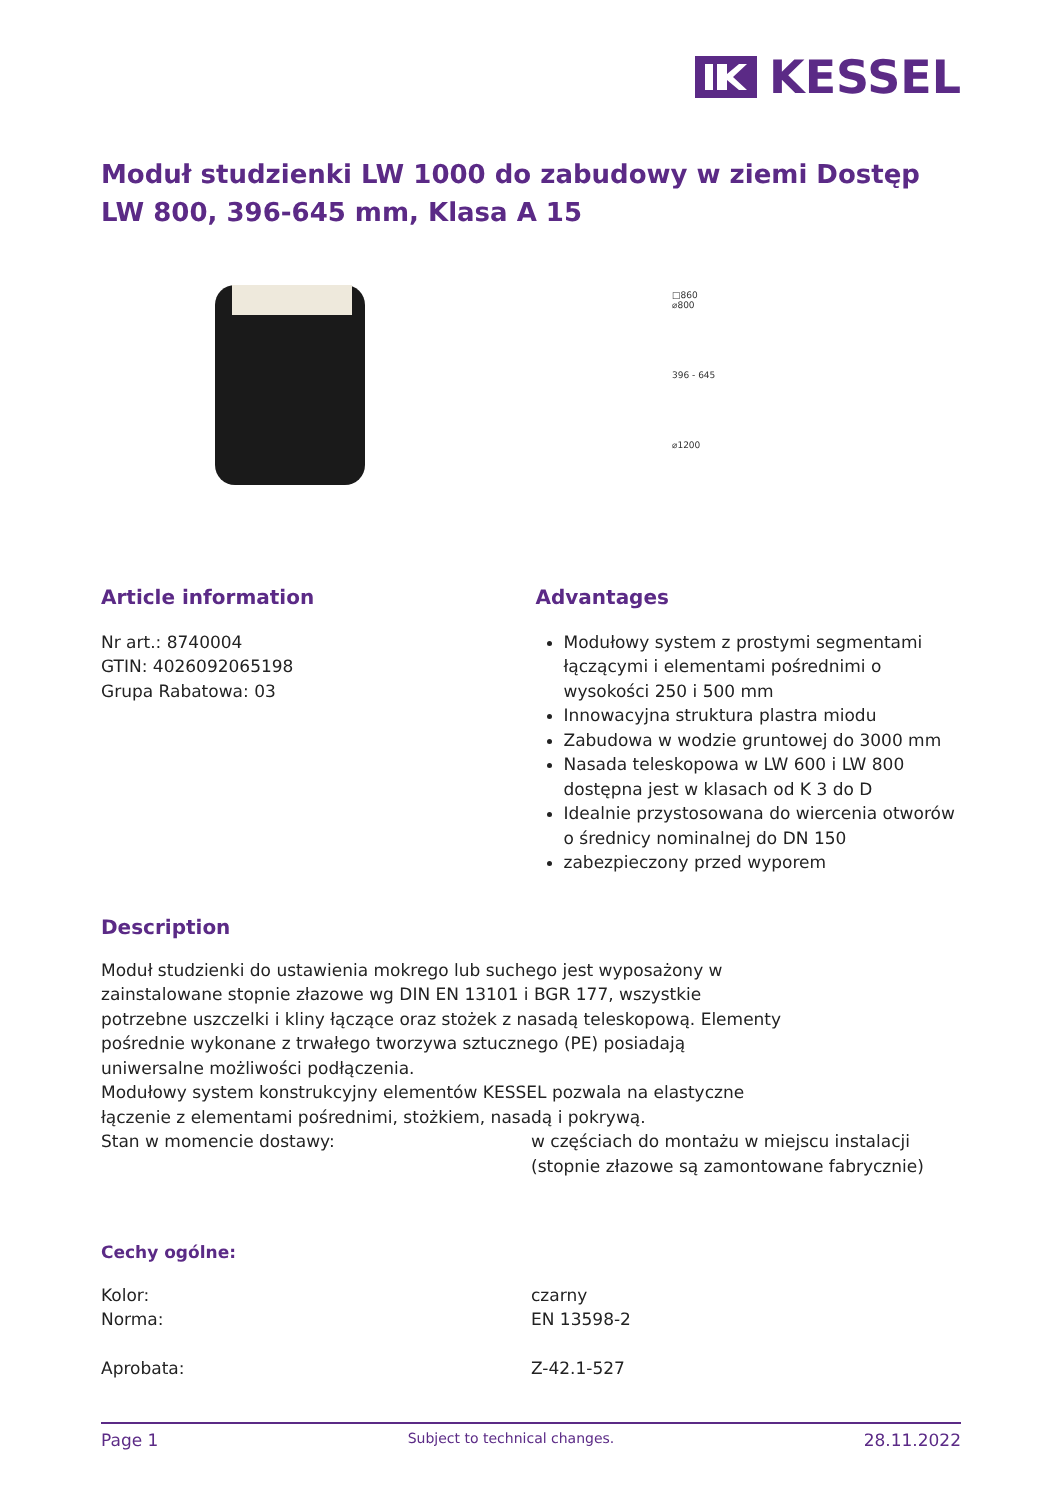KESSEL
Moduł studzienki LW 1000 do zabudowy w ziemi Dostęp LW 800, 396-645 mm, Klasa A 15
□860
⌀800
396 - 645
⌀1200
Article information
Nr art.: 8740004
GTIN: 4026092065198
Grupa Rabatowa: 03
Advantages
Modułowy system z prostymi segmentami łączącymi i elementami pośrednimi o wysokości 250 i 500 mm
Innowacyjna struktura plastra miodu
Zabudowa w wodzie gruntowej do 3000 mm
Nasada teleskopowa w LW 600 i LW 800 dostępna jest w klasach od K 3 do D
Idealnie przystosowana do wiercenia otworów o średnicy nominalnej do DN 150
zabezpieczony przed wyporem
Description
Moduł studzienki do ustawienia mokrego lub suchego jest wyposażony w zainstalowane stopnie złazowe wg DIN EN 13101 i BGR 177, wszystkie potrzebne uszczelki i kliny łączące oraz stożek z nasadą teleskopową. Elementy pośrednie wykonane z trwałego tworzywa sztucznego (PE) posiadają uniwersalne możliwości podłączenia.
Modułowy system konstrukcyjny elementów KESSEL pozwala na elastyczne łączenie z elementami pośrednimi, stożkiem, nasadą i pokrywą.
Stan w momencie dostawy: w częściach do montażu w miejscu instalacji (stopnie złazowe są zamontowane fabrycznie)
Cechy ogólne:
Kolor:
Norma:
czarny
EN 13598-2
Aprobata: Z-42.1-527
Page 1 Subject to technical changes. 28.11.2022